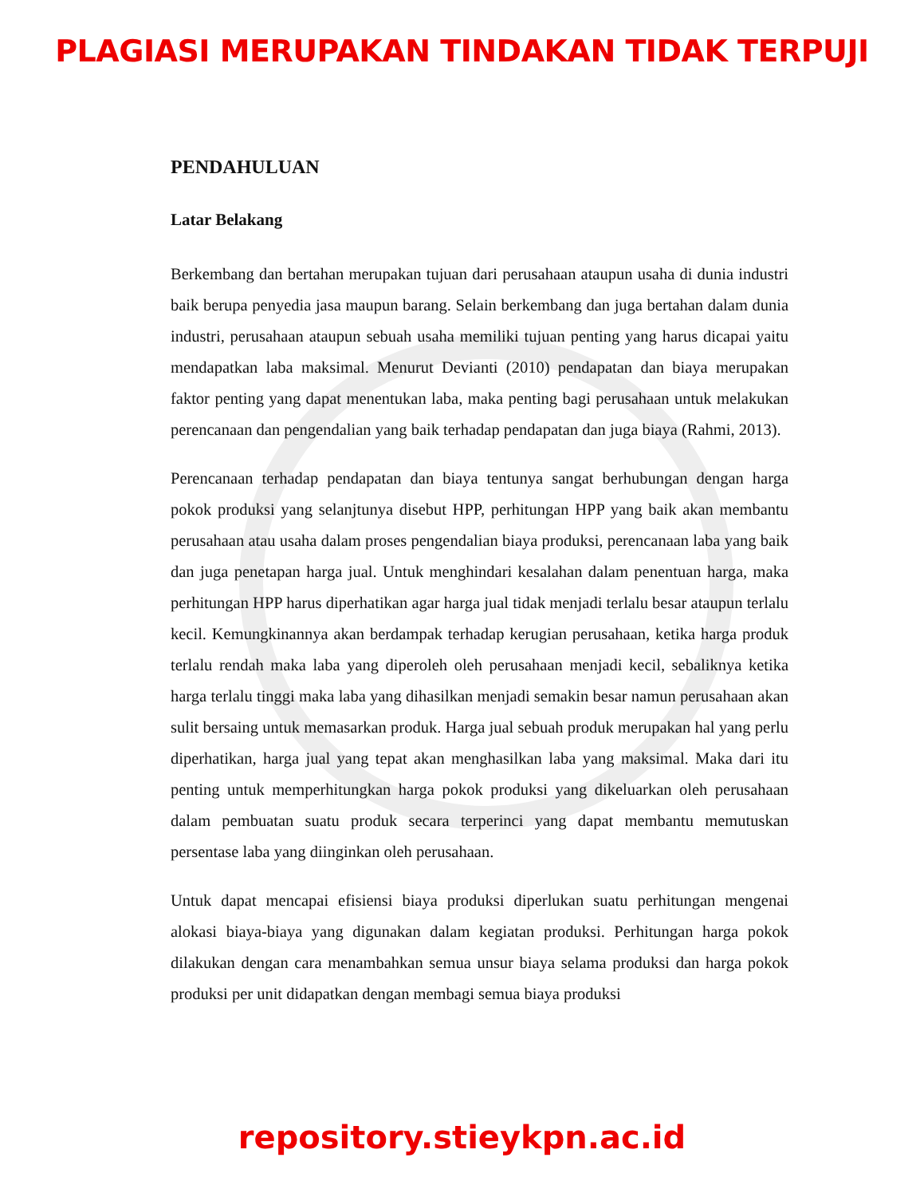PLAGIASI MERUPAKAN TINDAKAN TIDAK TERPUJI
PENDAHULUAN
Latar Belakang
Berkembang dan bertahan merupakan tujuan dari perusahaan ataupun usaha di dunia industri baik berupa penyedia jasa maupun barang. Selain berkembang dan juga bertahan dalam dunia industri, perusahaan ataupun sebuah usaha memiliki tujuan penting yang harus dicapai yaitu mendapatkan laba maksimal. Menurut Devianti (2010) pendapatan dan biaya merupakan faktor penting yang dapat menentukan laba, maka penting bagi perusahaan untuk melakukan perencanaan dan pengendalian yang baik terhadap pendapatan dan juga biaya (Rahmi, 2013).
Perencanaan terhadap pendapatan dan biaya tentunya sangat berhubungan dengan harga pokok produksi yang selanjtunya disebut HPP, perhitungan HPP yang baik akan membantu perusahaan atau usaha dalam proses pengendalian biaya produksi, perencanaan laba yang baik dan juga penetapan harga jual. Untuk menghindari kesalahan dalam penentuan harga, maka perhitungan HPP harus diperhatikan agar harga jual tidak menjadi terlalu besar ataupun terlalu kecil. Kemungkinannya akan berdampak terhadap kerugian perusahaan, ketika harga produk terlalu rendah maka laba yang diperoleh oleh perusahaan menjadi kecil, sebaliknya ketika harga terlalu tinggi maka laba yang dihasilkan menjadi semakin besar namun perusahaan akan sulit bersaing untuk memasarkan produk. Harga jual sebuah produk merupakan hal yang perlu diperhatikan, harga jual yang tepat akan menghasilkan laba yang maksimal. Maka dari itu penting untuk memperhitungkan harga pokok produksi yang dikeluarkan oleh perusahaan dalam pembuatan suatu produk secara terperinci yang dapat membantu memutuskan persentase laba yang diinginkan oleh perusahaan.
Untuk dapat mencapai efisiensi biaya produksi diperlukan suatu perhitungan mengenai alokasi biaya-biaya yang digunakan dalam kegiatan produksi. Perhitungan harga pokok dilakukan dengan cara menambahkan semua unsur biaya selama produksi dan harga pokok produksi per unit didapatkan dengan membagi semua biaya produksi
repository.stieykpn.ac.id